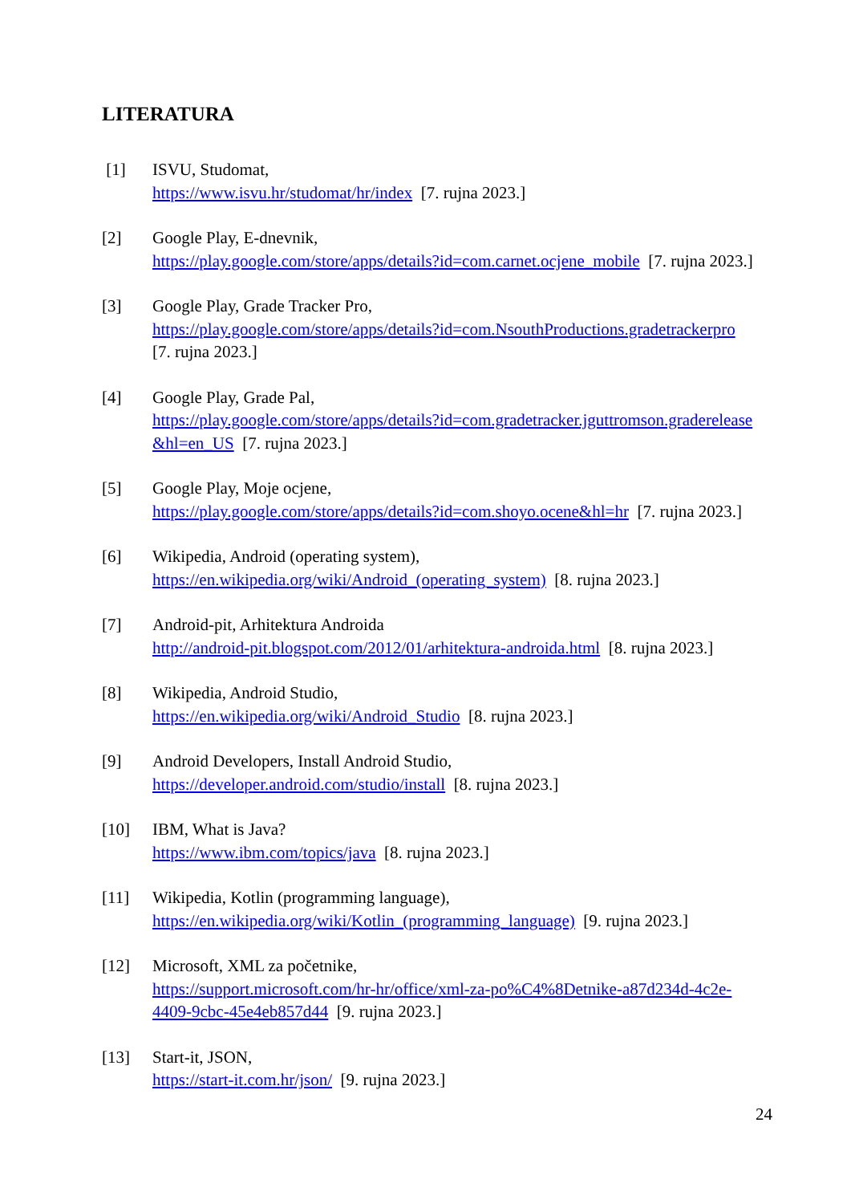LITERATURA
[1] ISVU, Studomat,
https://www.isvu.hr/studomat/hr/index [7. rujna 2023.]
[2] Google Play, E-dnevnik,
https://play.google.com/store/apps/details?id=com.carnet.ocjene_mobile [7. rujna 2023.]
[3] Google Play, Grade Tracker Pro,
https://play.google.com/store/apps/details?id=com.NsouthProductions.gradetrackerpro
[7. rujna 2023.]
[4] Google Play, Grade Pal,
https://play.google.com/store/apps/details?id=com.gradetracker.jguttromson.graderelease
&hl=en_US [7. rujna 2023.]
[5] Google Play, Moje ocjene,
https://play.google.com/store/apps/details?id=com.shoyo.ocene&hl=hr [7. rujna 2023.]
[6] Wikipedia, Android (operating system),
https://en.wikipedia.org/wiki/Android_(operating_system) [8. rujna 2023.]
[7] Android-pit, Arhitektura Androida
http://android-pit.blogspot.com/2012/01/arhitektura-androida.html [8. rujna 2023.]
[8] Wikipedia, Android Studio,
https://en.wikipedia.org/wiki/Android_Studio [8. rujna 2023.]
[9] Android Developers, Install Android Studio,
https://developer.android.com/studio/install [8. rujna 2023.]
[10] IBM, What is Java?
https://www.ibm.com/topics/java [8. rujna 2023.]
[11] Wikipedia, Kotlin (programming language),
https://en.wikipedia.org/wiki/Kotlin_(programming_language) [9. rujna 2023.]
[12] Microsoft, XML za početnike,
https://support.microsoft.com/hr-hr/office/xml-za-po%C4%8Detnike-a87d234d-4c2e-
4409-9cbc-45e4eb857d44 [9. rujna 2023.]
[13] Start-it, JSON,
https://start-it.com.hr/json/ [9. rujna 2023.]
24